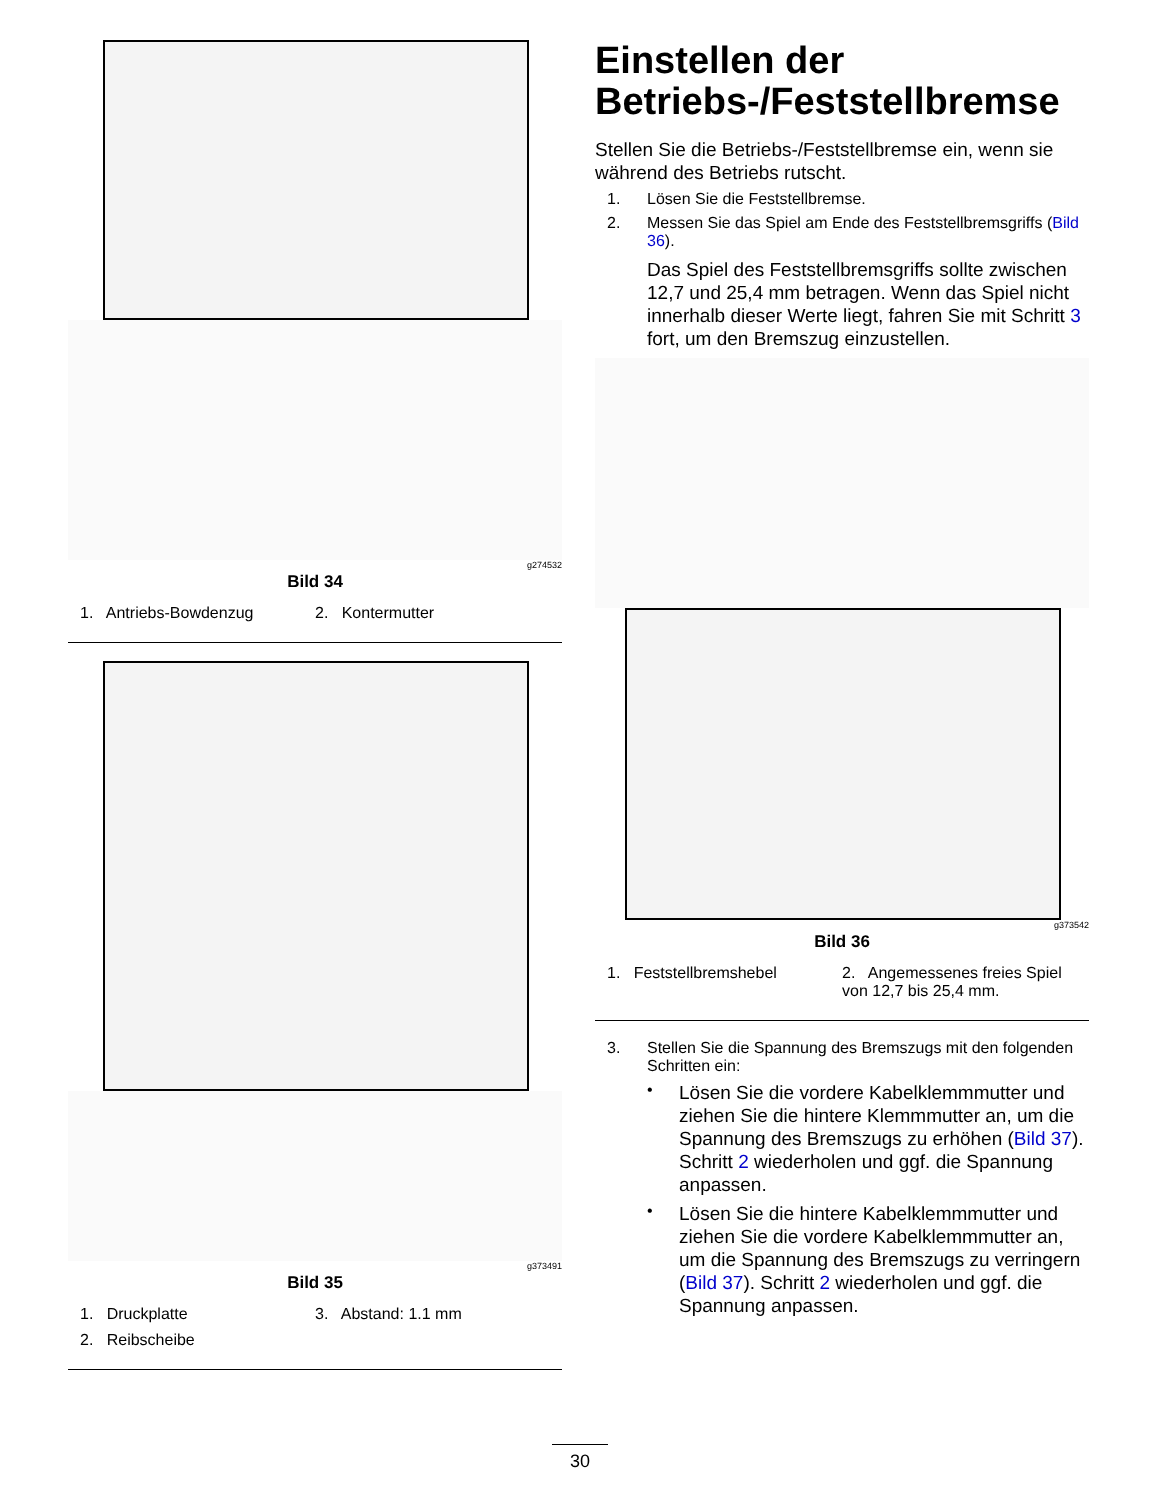g274532
Bild 34
1. Antriebs-Bowdenzug
2. Kontermutter
g373491
Bild 35
1. Druckplatte
3. Abstand: 1.1 mm
2. Reibscheibe
Einstellen der Betriebs-/Feststellbremse
Stellen Sie die Betriebs-/Feststellbremse ein, wenn sie während des Betriebs rutscht.
1. Lösen Sie die Feststellbremse.
2. Messen Sie das Spiel am Ende des Feststellbremsgriffs (Bild 36).
Das Spiel des Feststellbremsgriffs sollte zwischen 12,7 und 25,4 mm betragen. Wenn das Spiel nicht innerhalb dieser Werte liegt, fahren Sie mit Schritt 3 fort, um den Bremszug einzustellen.
g373542
Bild 36
1. Feststellbremshebel
2. Angemessenes freies Spiel von 12,7 bis 25,4 mm.
3. Stellen Sie die Spannung des Bremszugs mit den folgenden Schritten ein:
• Lösen Sie die vordere Kabelklemmmutter und ziehen Sie die hintere Klemmmutter an, um die Spannung des Bremszugs zu erhöhen (Bild 37). Schritt 2 wiederholen und ggf. die Spannung anpassen.
• Lösen Sie die hintere Kabelklemmmutter und ziehen Sie die vordere Kabelklemmmutter an, um die Spannung des Bremszugs zu verringern (Bild 37). Schritt 2 wiederholen und ggf. die Spannung anpassen.
30